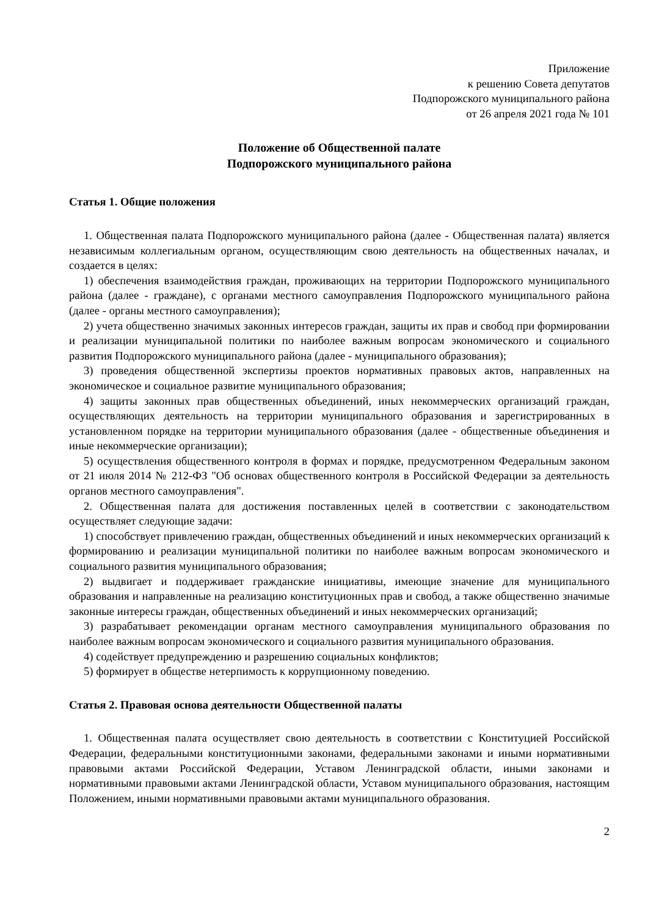Приложение
к решению Совета депутатов
Подпорожского муниципального района
от 26 апреля 2021 года № 101
Положение об Общественной палате
Подпорожского муниципального района
Статья 1. Общие положения
1. Общественная палата Подпорожского муниципального района (далее - Общественная палата) является независимым коллегиальным органом, осуществляющим свою деятельность на общественных началах, и создается в целях:
1) обеспечения взаимодействия граждан, проживающих на территории Подпорожского муниципального района (далее - граждане), с органами местного самоуправления Подпорожского муниципального района (далее - органы местного самоуправления);
2) учета общественно значимых законных интересов граждан, защиты их прав и свобод при формировании и реализации муниципальной политики по наиболее важным вопросам экономического и социального развития Подпорожского муниципального района (далее - муниципального образования);
3) проведения общественной экспертизы проектов нормативных правовых актов, направленных на экономическое и социальное развитие муниципального образования;
4) защиты законных прав общественных объединений, иных некоммерческих организаций граждан, осуществляющих деятельность на территории муниципального образования и зарегистрированных в установленном порядке на территории муниципального образования (далее - общественные объединения и иные некоммерческие организации);
5) осуществления общественного контроля в формах и порядке, предусмотренном Федеральным законом от 21 июля 2014 № 212-ФЗ "Об основах общественного контроля в Российской Федерации за деятельность органов местного самоуправления".
2. Общественная палата для достижения поставленных целей в соответствии с законодательством осуществляет следующие задачи:
1) способствует привлечению граждан, общественных объединений и иных некоммерческих организаций к формированию и реализации муниципальной политики по наиболее важным вопросам экономического и социального развития муниципального образования;
2) выдвигает и поддерживает гражданские инициативы, имеющие значение для муниципального образования и направленные на реализацию конституционных прав и свобод, а также общественно значимые законные интересы граждан, общественных объединений и иных некоммерческих организаций;
3) разрабатывает рекомендации органам местного самоуправления муниципального образования по наиболее важным вопросам экономического и социального развития муниципального образования.
4) содействует предупреждению и разрешению социальных конфликтов;
5) формирует в обществе нетерпимость к коррупционному поведению.
Статья 2. Правовая основа деятельности Общественной палаты
1. Общественная палата осуществляет свою деятельность в соответствии с Конституцией Российской Федерации, федеральными конституционными законами, федеральными законами и иными нормативными правовыми актами Российской Федерации, Уставом Ленинградской области, иными законами и нормативными правовыми актами Ленинградской области, Уставом муниципального образования, настоящим Положением, иными нормативными правовыми актами муниципального образования.
2